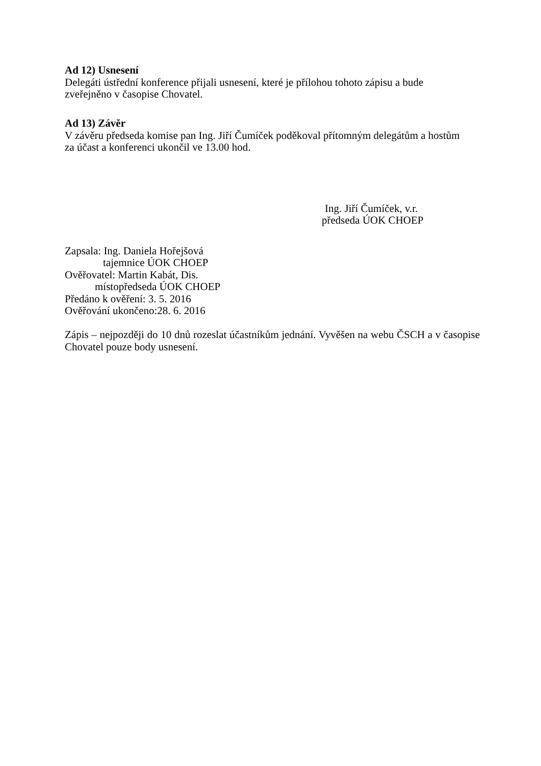Ad 12) Usnesení
Delegáti ústřední konference přijali usnesení, které je přílohou tohoto zápisu a bude
zveřejněno v časopise Chovatel.
Ad 13) Závěr
V závěru předseda komise pan Ing. Jiří Čumíček poděkoval přítomným delegátům a hostům
za účast a konferenci ukončil ve 13.00 hod.
Ing. Jiří Čumíček, v.r.
předseda ÚOK CHOEP
Zapsala: Ing. Daniela Hořejšová
tajemnice ÚOK CHOEP
Ověřovatel: Martin Kabát, Dis.
místopředseda ÚOK CHOEP
Předáno k ověření: 3. 5. 2016
Ověřování ukončeno:28. 6. 2016
Zápis – nejpozději do 10 dnů rozeslat účastníkům jednání. Vyvěšen na webu ČSCH a v časopise Chovatel pouze body usnesení.